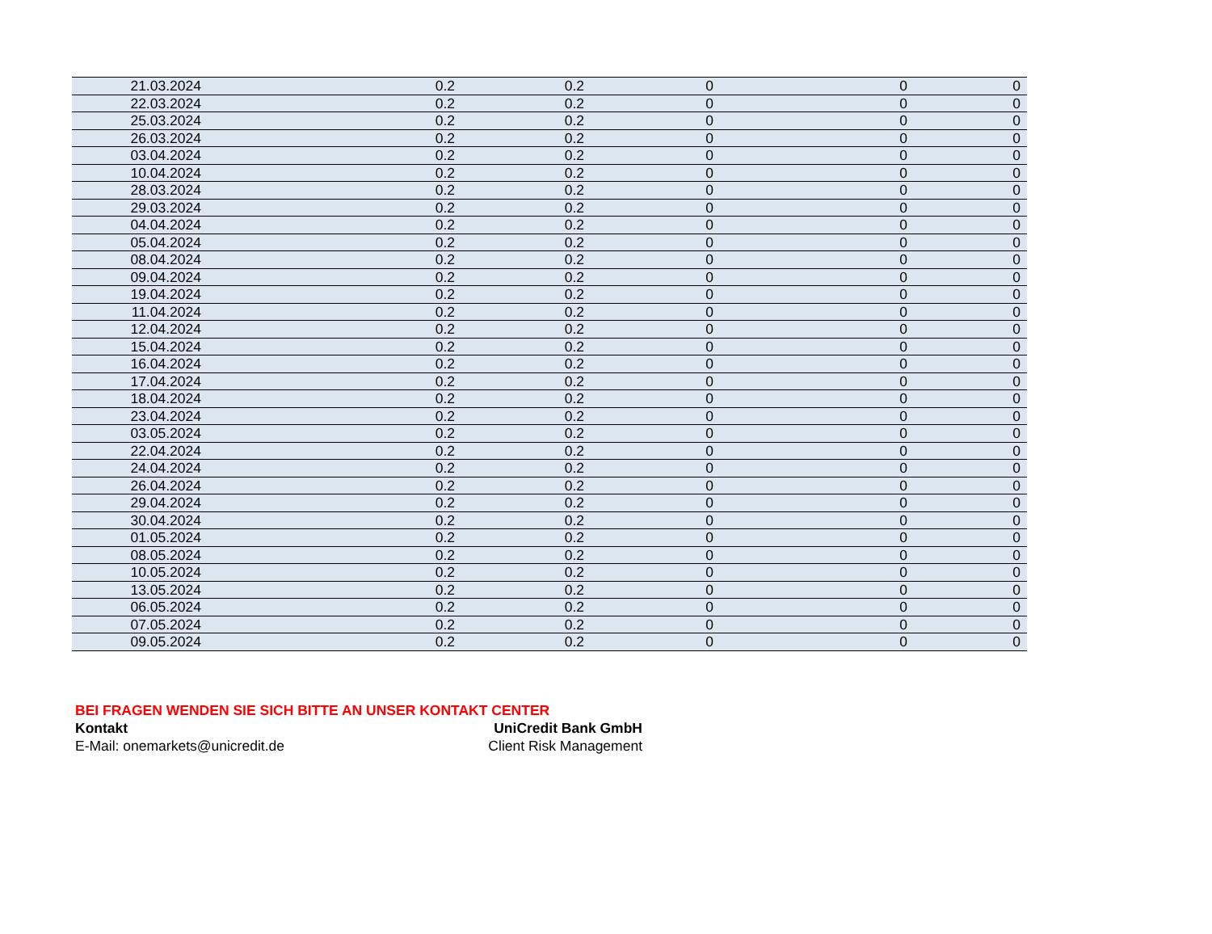| 21.03.2024 | 0.2 | 0.2 | 0 | 0 | 0 |
| 22.03.2024 | 0.2 | 0.2 | 0 | 0 | 0 |
| 25.03.2024 | 0.2 | 0.2 | 0 | 0 | 0 |
| 26.03.2024 | 0.2 | 0.2 | 0 | 0 | 0 |
| 03.04.2024 | 0.2 | 0.2 | 0 | 0 | 0 |
| 10.04.2024 | 0.2 | 0.2 | 0 | 0 | 0 |
| 28.03.2024 | 0.2 | 0.2 | 0 | 0 | 0 |
| 29.03.2024 | 0.2 | 0.2 | 0 | 0 | 0 |
| 04.04.2024 | 0.2 | 0.2 | 0 | 0 | 0 |
| 05.04.2024 | 0.2 | 0.2 | 0 | 0 | 0 |
| 08.04.2024 | 0.2 | 0.2 | 0 | 0 | 0 |
| 09.04.2024 | 0.2 | 0.2 | 0 | 0 | 0 |
| 19.04.2024 | 0.2 | 0.2 | 0 | 0 | 0 |
| 11.04.2024 | 0.2 | 0.2 | 0 | 0 | 0 |
| 12.04.2024 | 0.2 | 0.2 | 0 | 0 | 0 |
| 15.04.2024 | 0.2 | 0.2 | 0 | 0 | 0 |
| 16.04.2024 | 0.2 | 0.2 | 0 | 0 | 0 |
| 17.04.2024 | 0.2 | 0.2 | 0 | 0 | 0 |
| 18.04.2024 | 0.2 | 0.2 | 0 | 0 | 0 |
| 23.04.2024 | 0.2 | 0.2 | 0 | 0 | 0 |
| 03.05.2024 | 0.2 | 0.2 | 0 | 0 | 0 |
| 22.04.2024 | 0.2 | 0.2 | 0 | 0 | 0 |
| 24.04.2024 | 0.2 | 0.2 | 0 | 0 | 0 |
| 26.04.2024 | 0.2 | 0.2 | 0 | 0 | 0 |
| 29.04.2024 | 0.2 | 0.2 | 0 | 0 | 0 |
| 30.04.2024 | 0.2 | 0.2 | 0 | 0 | 0 |
| 01.05.2024 | 0.2 | 0.2 | 0 | 0 | 0 |
| 08.05.2024 | 0.2 | 0.2 | 0 | 0 | 0 |
| 10.05.2024 | 0.2 | 0.2 | 0 | 0 | 0 |
| 13.05.2024 | 0.2 | 0.2 | 0 | 0 | 0 |
| 06.05.2024 | 0.2 | 0.2 | 0 | 0 | 0 |
| 07.05.2024 | 0.2 | 0.2 | 0 | 0 | 0 |
| 09.05.2024 | 0.2 | 0.2 | 0 | 0 | 0 |
BEI FRAGEN WENDEN SIE SICH BITTE AN UNSER KONTAKT CENTER
Kontakt UniCredit Bank GmbH
E-Mail: onemarkets@unicredit.de Client Risk Management